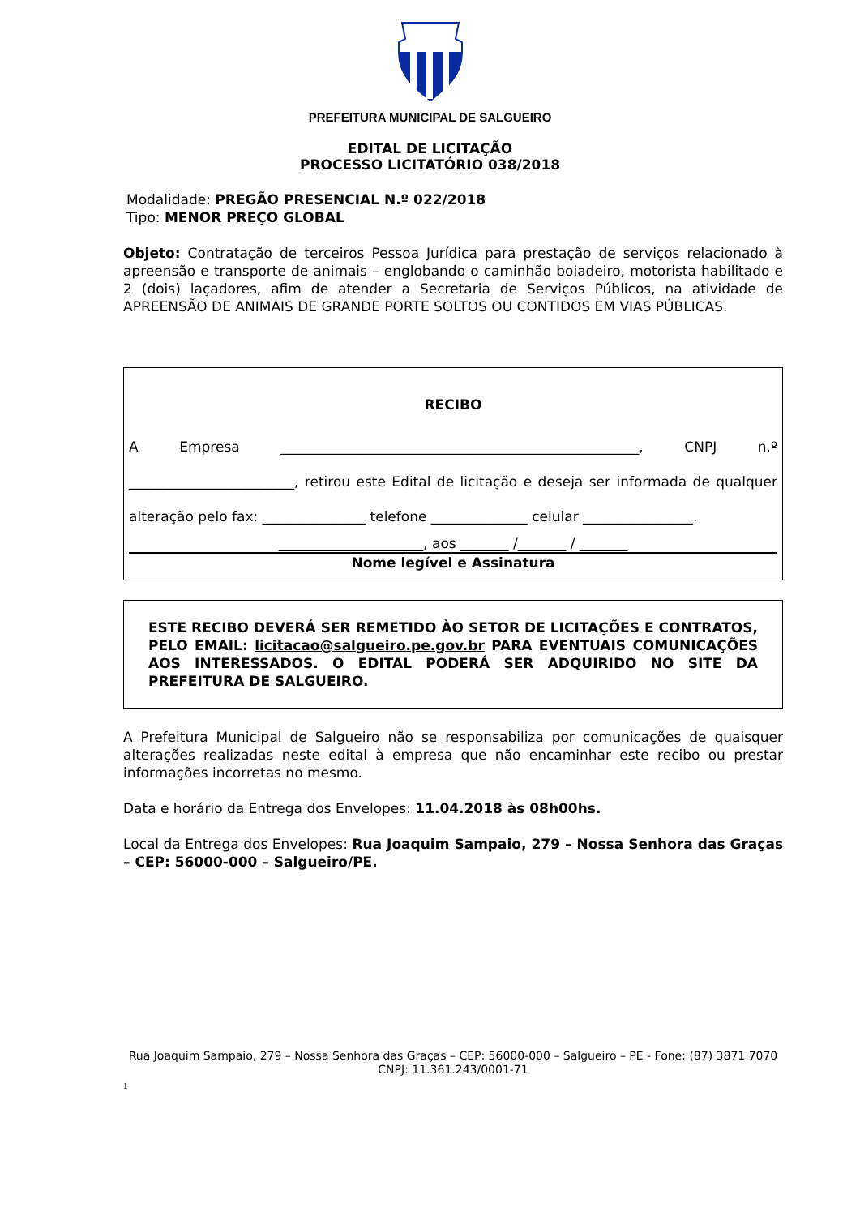PREFEITURA MUNICIPAL DE SALGUEIRO
EDITAL DE LICITAÇÃO
PROCESSO LICITATÓRIO 038/2018
Modalidade: PREGÃO PRESENCIAL N.º 022/2018
Tipo: MENOR PREÇO GLOBAL
Objeto: Contratação de terceiros Pessoa Jurídica para prestação de serviços relacionado à apreensão e transporte de animais – englobando o caminhão boiadeiro, motorista habilitado e 2 (dois) laçadores, afim de atender a Secretaria de Serviços Públicos, na atividade de APREENSÃO DE ANIMAIS DE GRANDE PORTE SOLTOS OU CONTIDOS EM VIAS PÚBLICAS.
RECIBO
A Empresa ____________________________________________________, CNPJ n.º ________________________, retirou este Edital de licitação e deseja ser informada de qualquer alteração pelo fax: _______________ telefone ______________ celular ________________.
_____________________, aos _______ /_______ / _______
Nome legível e Assinatura
ESTE RECIBO DEVERÁ SER REMETIDO ÀO SETOR DE LICITAÇÕES E CONTRATOS, PELO EMAIL: licitacao@salgueiro.pe.gov.br PARA EVENTUAIS COMUNICAÇÕES AOS INTERESSADOS. O EDITAL PODERÁ SER ADQUIRIDO NO SITE DA PREFEITURA DE SALGUEIRO.
A Prefeitura Municipal de Salgueiro não se responsabiliza por comunicações de quaisquer alterações realizadas neste edital à empresa que não encaminhar este recibo ou prestar informações incorretas no mesmo.
Data e horário da Entrega dos Envelopes: 11.04.2018 às 08h00hs.
Local da Entrega dos Envelopes: Rua Joaquim Sampaio, 279 – Nossa Senhora das Graças – CEP: 56000-000 – Salgueiro/PE.
Rua Joaquim Sampaio, 279 – Nossa Senhora das Graças – CEP: 56000-000 – Salgueiro – PE - Fone: (87) 3871 7070
CNPJ: 11.361.243/0001-71
1